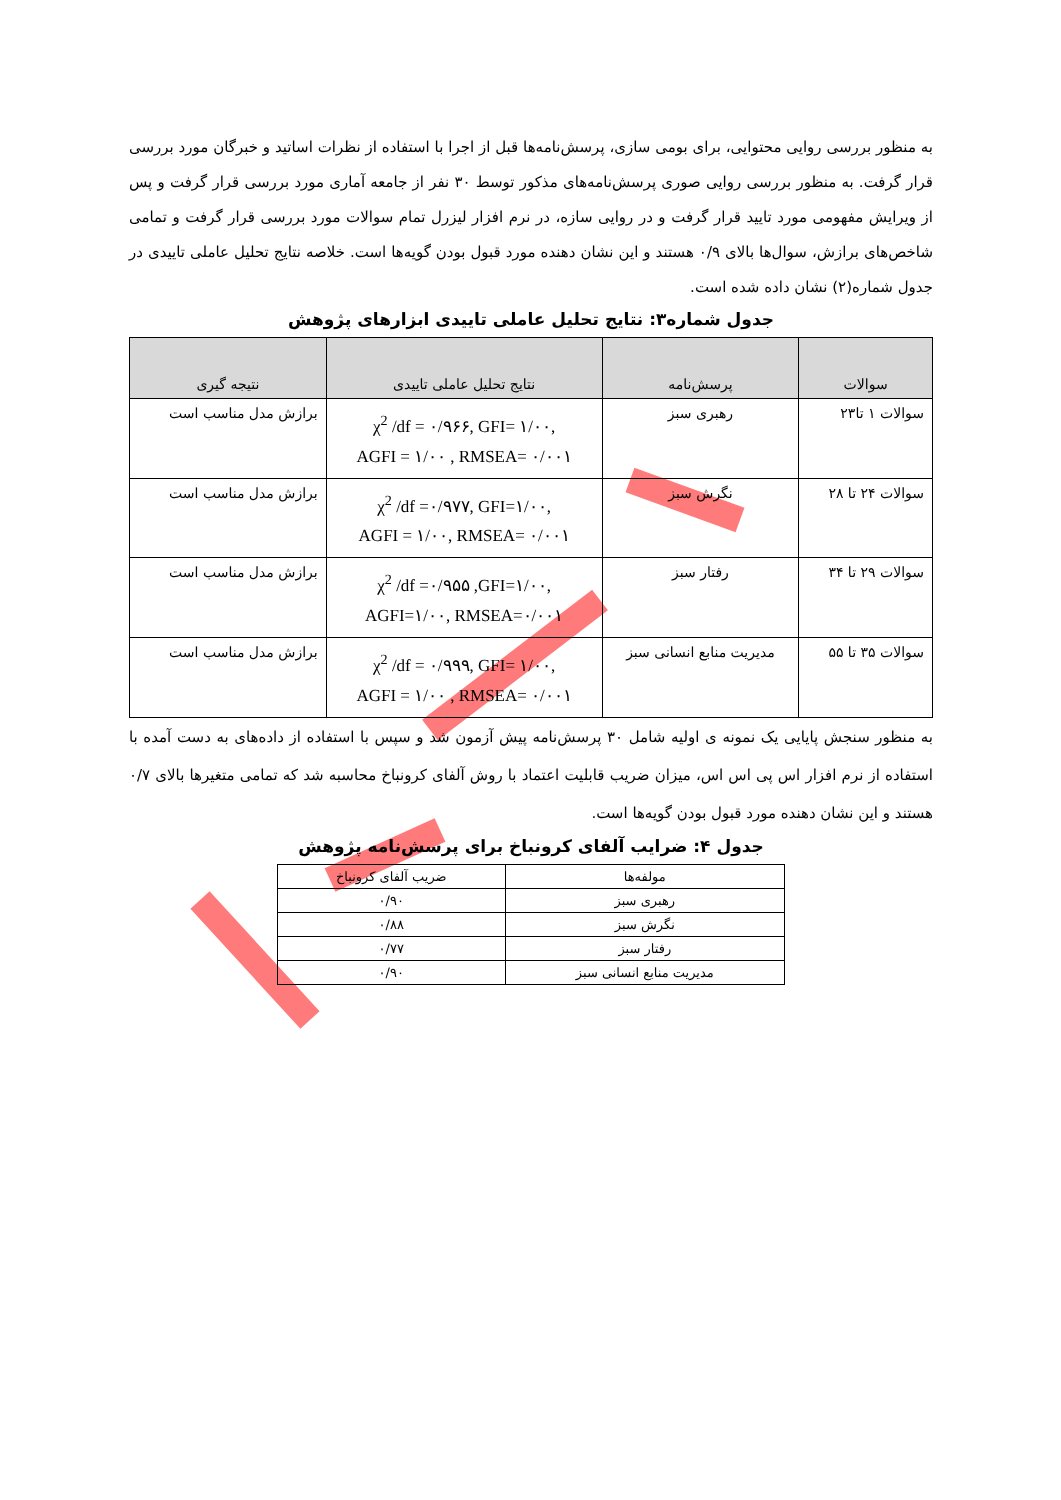به منظور بررسی روایی محتوایی، برای بومی سازی، پرسش‌نامه‌ها قبل از اجرا با استفاده از نظرات اساتید و خبرگان مورد بررسی قرار گرفت. به منظور بررسی روایی صوری پرسش‌نامه‌های مذکور توسط ۳۰ نفر از جامعه آماری مورد بررسی قرار گرفت و پس از ویرایش مفهومی مورد تایید قرار گرفت و در روایی سازه، در نرم افزار لیزرل تمام سوالات مورد بررسی قرار گرفت و تمامی شاخص‌های برازش، سوال‌ها بالای ۰/۹ هستند و این نشان دهنده مورد قبول بودن گویه‌ها است. خلاصه نتایج تحلیل عاملی تاییدی در جدول شماره(۲) نشان داده شده است.
جدول شماره۳: نتایج تحلیل عاملی تاییدی ابزارهای پژوهش
| سوالات | پرسش‌نامه | نتایج تحلیل عاملی تاییدی | نتیجه گیری |
| --- | --- | --- | --- |
| سوالات ۱ تا۲۳ | رهبری سبز | χ<sup>2</sup> /df = ۰/۹۶۶, GFI= ۱/۰۰, AGFI = ۱/۰۰ , RMSEA= ۰/۰۰۱ | برازش مدل مناسب است |
| سوالات ۲۴ تا ۲۸ | نگرش سبز | χ<sup>2</sup> /df =۰/۹۷۷, GFI=۱/۰۰, AGFI = ۱/۰۰, RMSEA= ۰/۰۰۱ | برازش مدل مناسب است |
| سوالات ۲۹ تا ۳۴ | رفتار سبز | χ<sup>2</sup> /df =۰/۹۵۵ ,GFI=۱/۰۰, AGFI=۱/۰۰, RMSEA=۰/۰۰۱ | برازش مدل مناسب است |
| سوالات ۳۵ تا ۵۵ | مدیریت منابع انسانی سبز | χ<sup>2</sup> /df = ۰/۹۹۹, GFI= ۱/۰۰, AGFI = ۱/۰۰ , RMSEA= ۰/۰۰۱ | برازش مدل مناسب است |
به منظور سنجش پایایی یک نمونه ی اولیه شامل ۳۰ پرسش‌نامه پیش آزمون شد و سپس با استفاده از داده‌های به دست آمده با استفاده از نرم افزار اس پی اس اس، میزان ضریب قابلیت اعتماد با روش آلفای کرونباخ محاسبه شد که تمامی متغیرها بالای ۰/۷ هستند و این نشان دهنده مورد قبول بودن گویه‌ها است.
جدول ۴: ضرایب آلفای کرونباخ برای پرسش‌نامه پژوهش
| مولفه‌ها | ضریب آلفای کرونباخ |
| --- | --- |
| رهبری سبز | ۰/۹۰ |
| نگرش سبز | ۰/۸۸ |
| رفتار سبز | ۰/۷۷ |
| مدیریت منابع انسانی سبز | ۰/۹۰ |